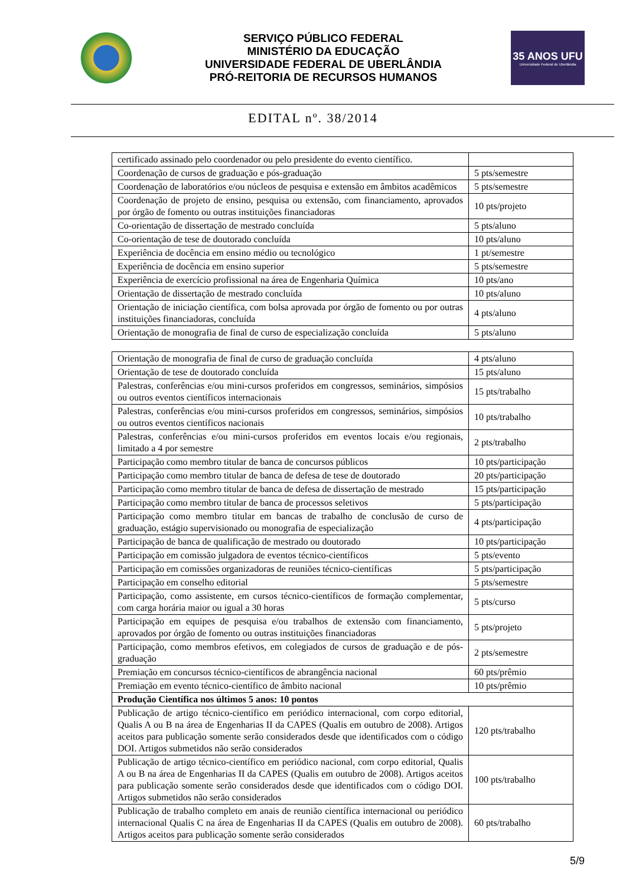SERVIÇO PÚBLICO FEDERAL
MINISTÉRIO DA EDUCAÇÃO
UNIVERSIDADE FEDERAL DE UBERLÂNDIA
PRÓ-REITORIA DE RECURSOS HUMANOS
35 ANOS UFU
Universidade Federal de Uberlândia
EDITAL nº. 38/2014
| certificado assinado pelo coordenador ou pelo presidente do evento científico. | |
| Coordenação de cursos de graduação e pós-graduação | 5 pts/semestre |
| Coordenação de laboratórios e/ou núcleos de pesquisa e extensão em âmbitos acadêmicos | 5 pts/semestre |
| Coordenação de projeto de ensino, pesquisa ou extensão, com financiamento, aprovados por órgão de fomento ou outras instituições financiadoras | 10 pts/projeto |
| Co-orientação de dissertação de mestrado concluída | 5 pts/aluno |
| Co-orientação de tese de doutorado concluída | 10 pts/aluno |
| Experiência de docência em ensino médio ou tecnológico | 1 pt/semestre |
| Experiência de docência em ensino superior | 5 pts/semestre |
| Experiência de exercício profissional na área de Engenharia Química | 10 pts/ano |
| Orientação de dissertação de mestrado concluída | 10 pts/aluno |
| Orientação de iniciação científica, com bolsa aprovada por órgão de fomento ou por outras instituições financiadoras, concluída | 4 pts/aluno |
| Orientação de monografia de final de curso de especialização concluída | 5 pts/aluno |
| Orientação de monografia de final de curso de graduação concluída | 4 pts/aluno |
| Orientação de tese de doutorado concluída | 15 pts/aluno |
| Palestras, conferências e/ou mini-cursos proferidos em congressos, seminários, simpósios ou outros eventos científicos internacionais | 15 pts/trabalho |
| Palestras, conferências e/ou mini-cursos proferidos em congressos, seminários, simpósios ou outros eventos científicos nacionais | 10 pts/trabalho |
| Palestras, conferências e/ou mini-cursos proferidos em eventos locais e/ou regionais, limitado a 4 por semestre | 2 pts/trabalho |
| Participação como membro titular de banca de concursos públicos | 10 pts/participação |
| Participação como membro titular de banca de defesa de tese de doutorado | 20 pts/participação |
| Participação como membro titular de banca de defesa de dissertação de mestrado | 15 pts/participação |
| Participação como membro titular de banca de processos seletivos | 5 pts/participação |
| Participação como membro titular em bancas de trabalho de conclusão de curso de graduação, estágio supervisionado ou monografia de especialização | 4 pts/participação |
| Participação de banca de qualificação de mestrado ou doutorado | 10 pts/participação |
| Participação em comissão julgadora de eventos técnico-científicos | 5 pts/evento |
| Participação em comissões organizadoras de reuniões técnico-científicas | 5 pts/participação |
| Participação em conselho editorial | 5 pts/semestre |
| Participação, como assistente, em cursos técnico-científicos de formação complementar, com carga horária maior ou igual a 30 horas | 5 pts/curso |
| Participação em equipes de pesquisa e/ou trabalhos de extensão com financiamento, aprovados por órgão de fomento ou outras instituições financiadoras | 5 pts/projeto |
| Participação, como membros efetivos, em colegiados de cursos de graduação e de pós-graduação | 2 pts/semestre |
| Premiação em concursos técnico-científicos de abrangência nacional | 60 pts/prêmio |
| Premiação em evento técnico-científico de âmbito nacional | 10 pts/prêmio |
| Produção Científica nos últimos 5 anos: 10 pontos | |
| Publicação de artigo técnico-científico em periódico internacional, com corpo editorial, Qualis A ou B na área de Engenharias II da CAPES (Qualis em outubro de 2008). Artigos aceitos para publicação somente serão considerados desde que identificados com o código DOI. Artigos submetidos não serão considerados | 120 pts/trabalho |
| Publicação de artigo técnico-científico em periódico nacional, com corpo editorial, Qualis A ou B na área de Engenharias II da CAPES (Qualis em outubro de 2008). Artigos aceitos para publicação somente serão considerados desde que identificados com o código DOI. Artigos submetidos não serão considerados | 100 pts/trabalho |
| Publicação de trabalho completo em anais de reunião científica internacional ou periódico internacional Qualis C na área de Engenharias II da CAPES (Qualis em outubro de 2008). Artigos aceitos para publicação somente serão considerados | 60 pts/trabalho |
5/9